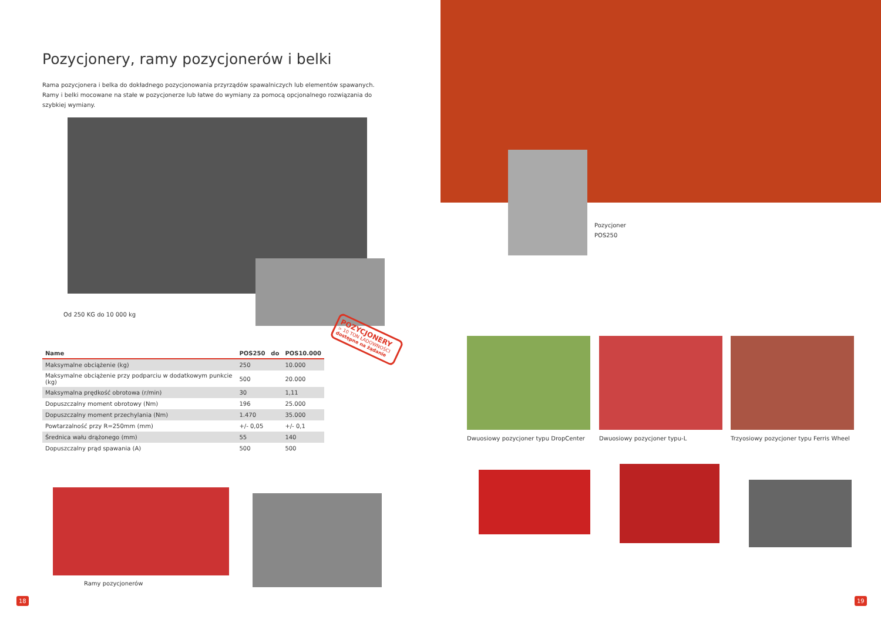Pozycjonery, ramy pozycjonerów i belki
Rama pozycjonera i belka do dokładnego pozycjonowania przyrządów spawalniczych lub elementów spawanych. Ramy i belki mocowane na stałe w pozycjonerze lub łatwe do wymiany za pomocą opcjonalnego rozwiązania do szybkiej wymiany.
Od 250 KG do 10 000 kg
POZYCJONERY
> 10 TON ŁADOWNOŚCI
dostępne na żądanie
| Name | POS250 | do | POS10.000 |
| --- | --- | --- | --- |
| Maksymalne obciążenie (kg) | 250 | | 10.000 |
| Maksymalne obciążenie przy podparciu w dodatkowym punkcie (kg) | 500 | | 20.000 |
| Maksymalna prędkość obrotowa (r/min) | 30 | | 1,11 |
| Dopuszczalny moment obrotowy (Nm) | 196 | | 25.000 |
| Dopuszczalny moment przechylania (Nm) | 1.470 | | 35.000 |
| Powtarzalność przy R=250mm (mm) | +/- 0,05 | | +/- 0,1 |
| Średnica wału drążonego (mm) | 55 | | 140 |
| Dopuszczalny prąd spawania (A) | 500 | | 500 |
Ramy pozycjonerów
18
Pozycjoner
POS250
Dwuosiowy pozycjoner typu DropCenter
Dwuosiowy pozycjoner typu-L
Trzyosiowy pozycjoner typu Ferris Wheel
19